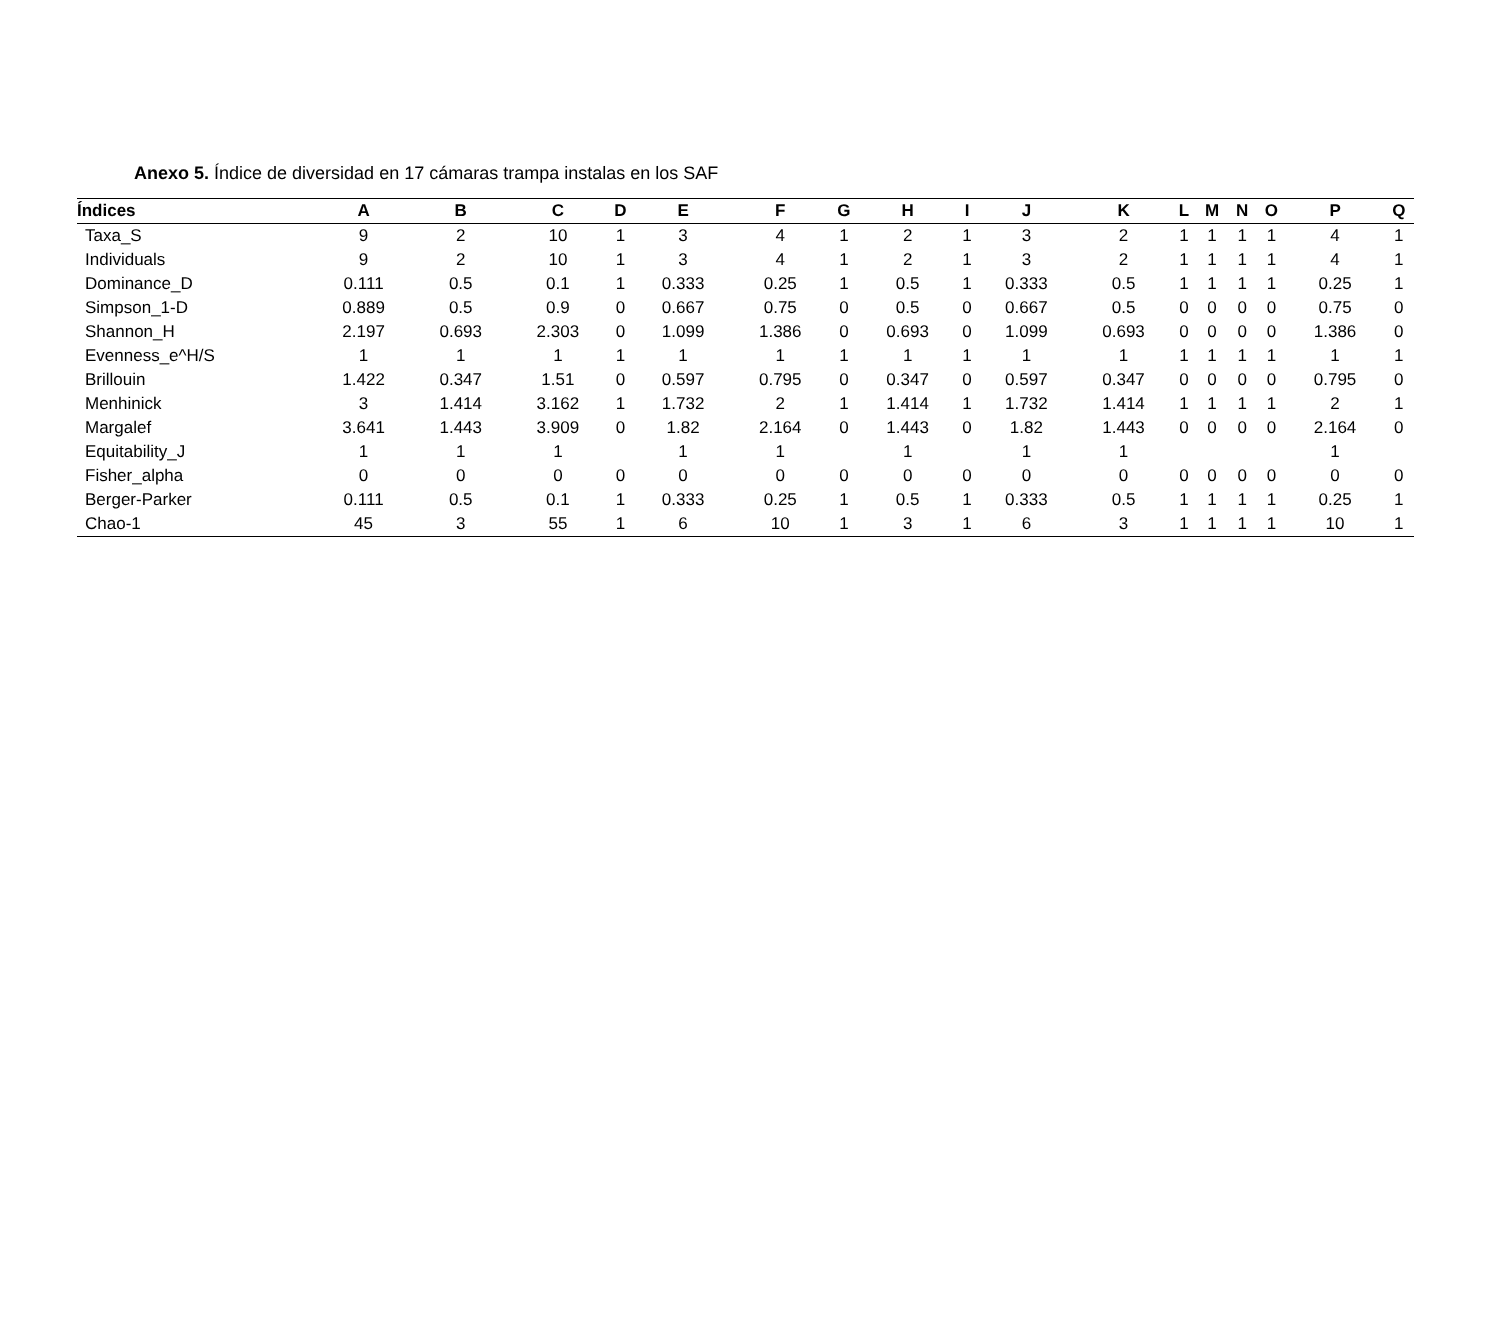Anexo 5. Índice de diversidad en 17 cámaras trampa instalas en los SAF
| Índices | A | B | C | D | E | F | G | H | I | J | K | L | M | N | O | P | Q |
| --- | --- | --- | --- | --- | --- | --- | --- | --- | --- | --- | --- | --- | --- | --- | --- | --- | --- |
| Taxa_S | 9 | 2 | 10 | 1 | 3 | 4 | 1 | 2 | 1 | 3 | 2 | 1 | 1 | 1 | 1 | 4 | 1 |
| Individuals | 9 | 2 | 10 | 1 | 3 | 4 | 1 | 2 | 1 | 3 | 2 | 1 | 1 | 1 | 1 | 4 | 1 |
| Dominance_D | 0.111 | 0.5 | 0.1 | 1 | 0.333 | 0.25 | 1 | 0.5 | 1 | 0.333 | 0.5 | 1 | 1 | 1 | 1 | 0.25 | 1 |
| Simpson_1-D | 0.889 | 0.5 | 0.9 | 0 | 0.667 | 0.75 | 0 | 0.5 | 0 | 0.667 | 0.5 | 0 | 0 | 0 | 0 | 0.75 | 0 |
| Shannon_H | 2.197 | 0.693 | 2.303 | 0 | 1.099 | 1.386 | 0 | 0.693 | 0 | 1.099 | 0.693 | 0 | 0 | 0 | 0 | 1.386 | 0 |
| Evenness_e^H/S | 1 | 1 | 1 | 1 | 1 | 1 | 1 | 1 | 1 | 1 | 1 | 1 | 1 | 1 | 1 | 1 | 1 |
| Brillouin | 1.422 | 0.347 | 1.51 | 0 | 0.597 | 0.795 | 0 | 0.347 | 0 | 0.597 | 0.347 | 0 | 0 | 0 | 0 | 0.795 | 0 |
| Menhinick | 3 | 1.414 | 3.162 | 1 | 1.732 | 2 | 1 | 1.414 | 1 | 1.732 | 1.414 | 1 | 1 | 1 | 1 | 2 | 1 |
| Margalef | 3.641 | 1.443 | 3.909 | 0 | 1.82 | 2.164 | 0 | 1.443 | 0 | 1.82 | 1.443 | 0 | 0 | 0 | 0 | 2.164 | 0 |
| Equitability_J | 1 | 1 | 1 | | 1 | 1 | | 1 | | 1 | 1 | | | | | 1 | |
| Fisher_alpha | 0 | 0 | 0 | 0 | 0 | 0 | 0 | 0 | 0 | 0 | 0 | 0 | 0 | 0 | 0 | 0 | 0 |
| Berger-Parker | 0.111 | 0.5 | 0.1 | 1 | 0.333 | 0.25 | 1 | 0.5 | 1 | 0.333 | 0.5 | 1 | 1 | 1 | 1 | 0.25 | 1 |
| Chao-1 | 45 | 3 | 55 | 1 | 6 | 10 | 1 | 3 | 1 | 6 | 3 | 1 | 1 | 1 | 1 | 10 | 1 |